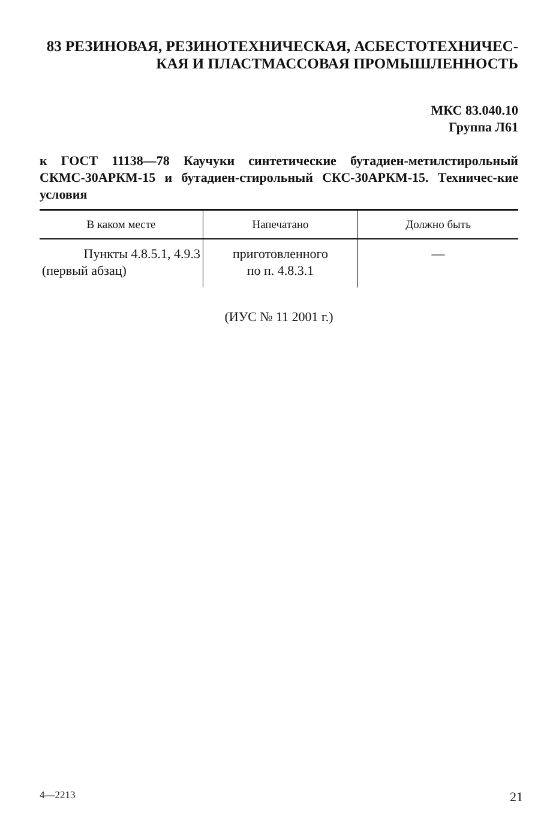83 РЕЗИНОВАЯ, РЕЗИНОТЕХНИЧЕСКАЯ, АСБЕСТОТЕХНИЧЕС-
КАЯ И ПЛАСТМАССОВАЯ ПРОМЫШЛЕННОСТЬ
МКС 83.040.10
Группа Л61
к ГОСТ 11138—78 Каучуки синтетические бутадиен-метилстирольный СКМС-30АРКМ-15 и бутадиен-стирольный СКС-30АРКМ-15. Техничес-кие условия
| В каком месте | Напечатано | Должно быть |
| --- | --- | --- |
| Пункты 4.8.5.1, 4.9.3 (первый абзац) | приготовленного по п. 4.8.3.1 | — |
(ИУС № 11 2001 г.)
4—2213 21